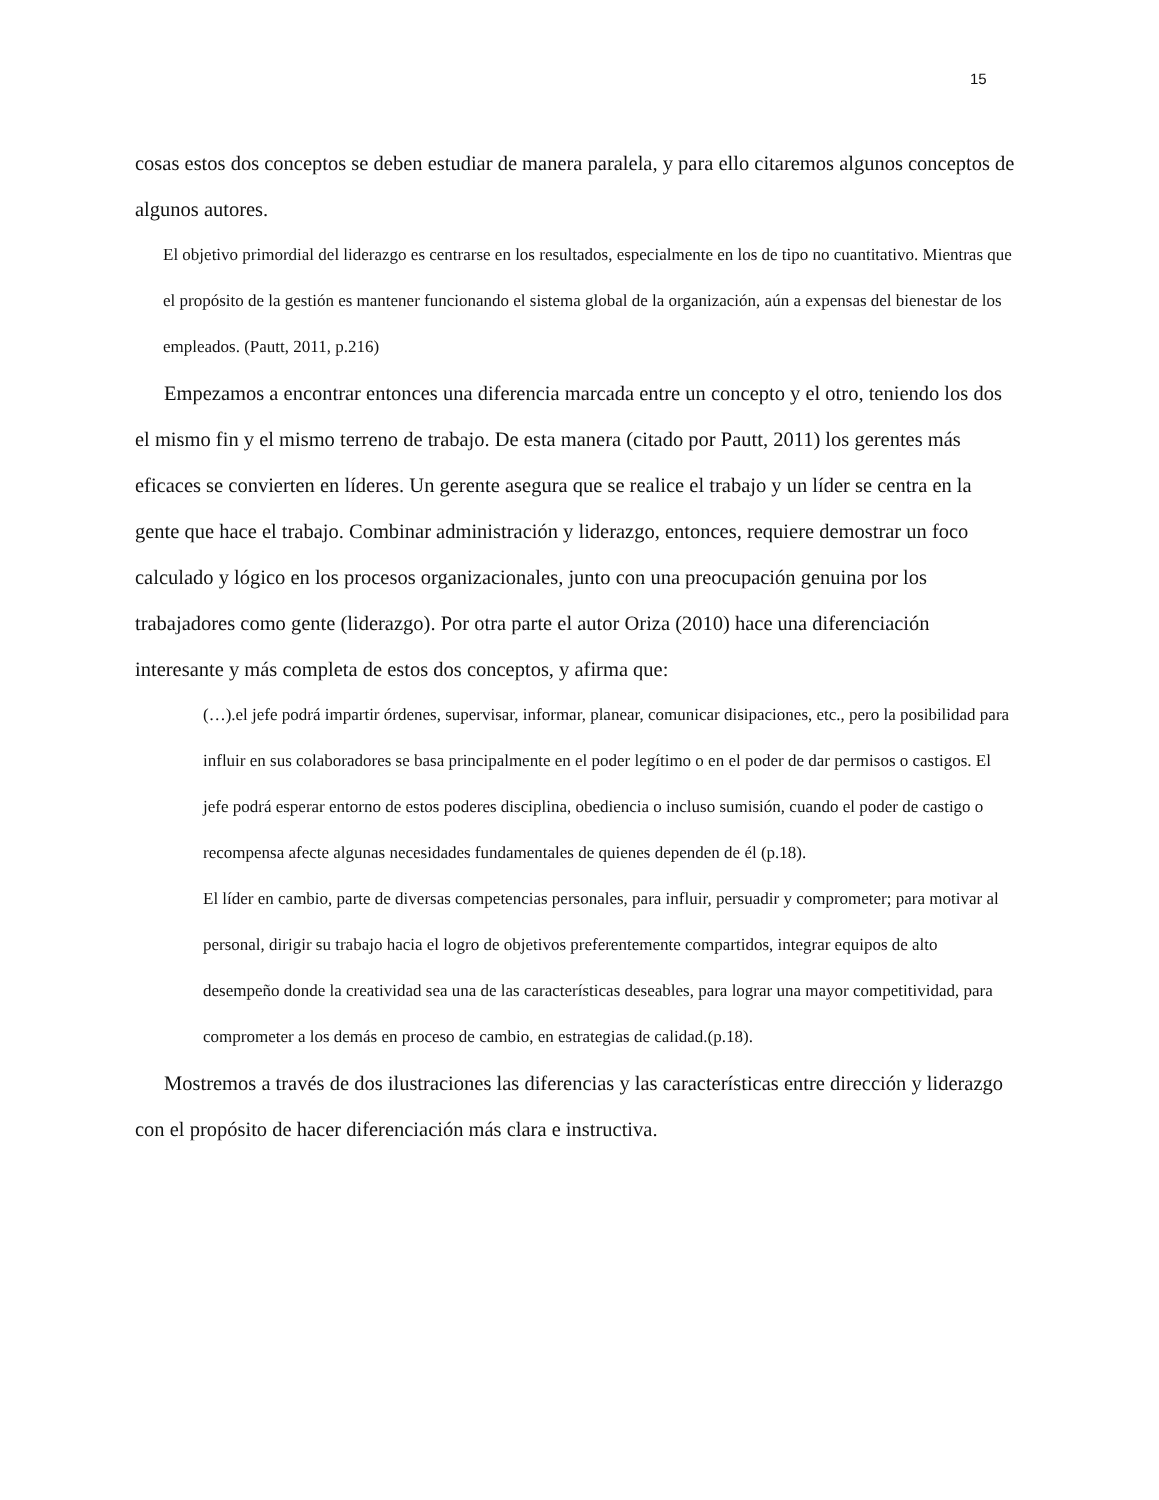15
cosas estos dos conceptos se deben estudiar de manera paralela, y para ello citaremos algunos conceptos de algunos autores.
El objetivo primordial del liderazgo es centrarse en los resultados, especialmente en los de tipo no cuantitativo. Mientras que el propósito de la gestión es mantener funcionando el sistema global de la organización, aún a expensas del bienestar de los empleados. (Pautt, 2011, p.216)
Empezamos a encontrar entonces una diferencia marcada entre un concepto y el otro, teniendo los dos el mismo fin y el mismo terreno de trabajo. De esta manera (citado por Pautt, 2011) los gerentes más eficaces se convierten en líderes. Un gerente asegura que se realice el trabajo y un líder se centra en la gente que hace el trabajo. Combinar administración y liderazgo, entonces, requiere demostrar un foco calculado y lógico en los procesos organizacionales, junto con una preocupación genuina por los trabajadores como gente (liderazgo). Por otra parte el autor Oriza (2010) hace una diferenciación interesante y más completa de estos dos conceptos, y afirma que:
(…).el jefe podrá impartir órdenes, supervisar, informar, planear, comunicar disipaciones, etc., pero la posibilidad para influir en sus colaboradores se basa principalmente en el poder legítimo o en el poder de dar permisos o castigos. El jefe podrá esperar entorno de estos poderes disciplina, obediencia o incluso sumisión, cuando el poder de castigo o recompensa afecte algunas necesidades fundamentales de quienes dependen de él (p.18).
El líder en cambio, parte de diversas competencias personales, para influir, persuadir y comprometer; para motivar al personal, dirigir su trabajo hacia el logro de objetivos preferentemente compartidos, integrar equipos de alto desempeño donde la creatividad sea una de las características deseables, para lograr una mayor competitividad, para comprometer a los demás en proceso de cambio, en estrategias de calidad.(p.18).
Mostremos a través de dos ilustraciones las diferencias y las características entre dirección y liderazgo con el propósito de hacer diferenciación más clara e instructiva.